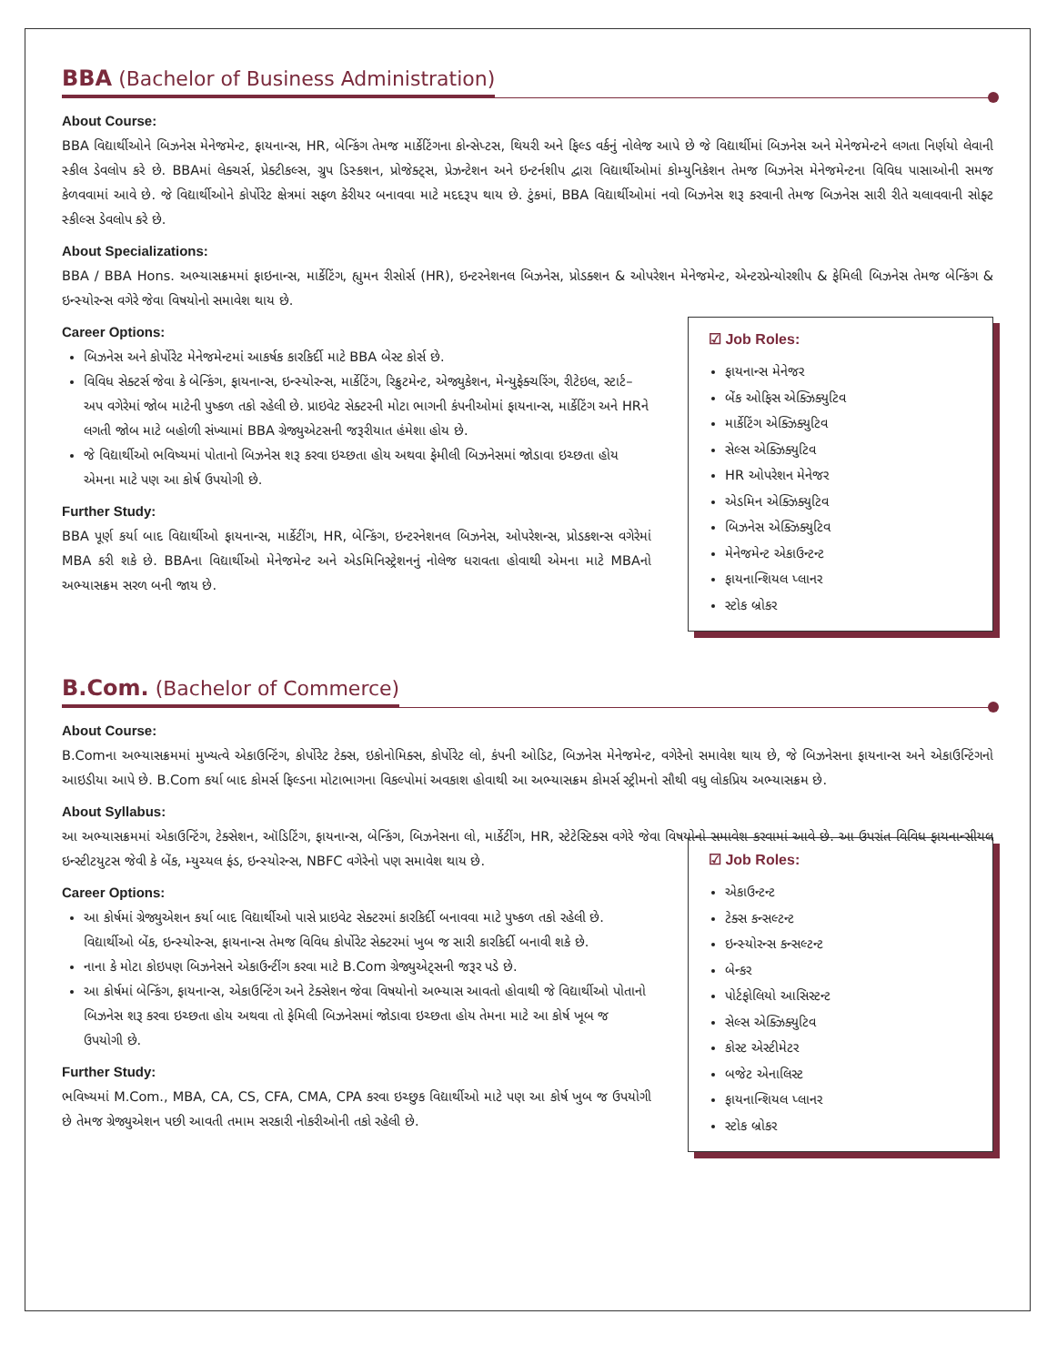BBA (Bachelor of Business Administration)
About Course:
BBA વિદ્યાર્થીઓને બિઝનેસ મેનેજમેન્ટ, ફાયનાન્સ, HR, બેન્કિંગ તેમજ માર્કેટિંગના કોન્સેપ્ટસ, થિયરી અને ફિલ્ડ વર્કનું નોલેજ આપે છે જે વિદ્યાર્થીમાં બિઝનેસ અને મેનેજમેન્ટને લગતા નિર્ણયો લેવાની સ્કીલ ડેવલોપ કરે છે. BBAમાં લેક્ચર્સ, પ્રેક્ટીકલ્સ, ગ્રુપ ડિસ્કશન, પ્રોજેક્ટ્સ, પ્રેઝન્ટેશન અને ઇન્ટર્નશીપ દ્વારા વિદ્યાર્થીઓમાં કોમ્યુનિકેશન તેમજ બિઝનેસ મેનેજમેન્ટના વિવિધ પાસાઓની સમજ કેળવવામાં આવે છે. જે વિદ્યાર્થીઓને કોર્પોરેટ ક્ષેત્રમાં સફળ કેરીયર બનાવવા માટે મદદરૂપ થાય છે. ટુંકમાં, BBA વિદ્યાર્થીઓમાં નવો બિઝનેસ શરૂ કરવાની તેમજ બિઝનેસ સારી રીતે ચલાવવાની સોફ્ટ સ્કીલ્સ ડેવલોપ કરે છે.
About Specializations:
BBA / BBA Hons. અભ્યાસક્રમમાં ફાઇનાન્સ, માર્કેટિંગ, હ્યુમન રીસોર્સ (HR), ઇન્ટરનેશનલ બિઝનેસ, પ્રોડક્શન & ઓપરેશન મેનેજમેન્ટ, એન્ટરપ્રેન્યોરશીપ & ફેમિલી બિઝનેસ તેમજ બેન્કિંગ & ઇન્સ્યોરન્સ વગેરે જેવા વિષયોનો સમાવેશ થાય છે.
Career Options:
બિઝનેસ અને કોર્પોરેટ મેનેજમેન્ટમાં આકર્ષક કારકિર્દી માટે BBA બેસ્ટ કોર્સ છે.
વિવિધ સેક્ટર્સ જેવા કે બેન્કિંગ, ફાયનાન્સ, ઇન્સ્યોરન્સ, માર્કેટિંગ, રિક્રુટમેન્ટ, એજ્યુકેશન, મેન્યુફેક્ચરિંગ, રીટેઇલ, સ્ટાર્ટ–અપ વગેરેમાં જોબ માટેની પુષ્કળ તકો રહેલી છે. પ્રાઇવેટ સેક્ટરની મોટા ભાગની કંપનીઓમાં ફાયનાન્સ, માર્કેટિંગ અને HRને લગતી જોબ માટે બહોળી સંખ્યામાં BBA ગ્રેજ્યુએટસની જરૂરીયાત હંમેશા હોય છે.
જે વિદ્યાર્થીઓ ભવિષ્યમાં પોતાનો બિઝનેસ શરૂ કરવા ઇચ્છતા હોય અથવા ફેમીલી બિઝનેસમાં જોડાવા ઇચ્છતા હોય એમના માટે પણ આ કોર્ષ ઉપયોગી છે.
Further Study:
BBA પૂર્ણ કર્યા બાદ વિદ્યાર્થીઓ ફાયનાન્સ, માર્કેટીંગ, HR, બેન્કિંગ, ઇન્ટરનેશનલ બિઝનેસ, ઓપરેશન્સ, પ્રોડકશન્સ વગેરેમાં MBA કરી શકે છે. BBAના વિદ્યાર્થીઓ મેનેજમેન્ટ અને એડમિનિસ્ટ્રેશનનું નોલેજ ધરાવતા હોવાથી એમના માટે MBAનો અભ્યાસક્રમ સરળ બની જાય છે.
☑ Job Roles:
ફાયનાન્સ મેનેજર
બેંક ઓફિસ એક્ઝિક્યુટિવ
માર્કેટિંગ એક્ઝિક્યુટિવ
સેલ્સ એક્ઝિક્યુટિવ
HR ઓપરેશન મેનેજર
એડમિન એક્ઝિક્યુટિવ
બિઝનેસ એક્ઝિક્યુટિવ
મેનેજમેન્ટ એકાઉન્ટન્ટ
ફાયનાન્શિયલ પ્લાનર
સ્ટોક બ્રોકર
B.Com. (Bachelor of Commerce)
About Course:
B.Comના અભ્યાસક્રમમાં મુખ્યત્વે એકાઉન્ટિંગ, કોર્પોરેટ ટેક્સ, ઇકોનોમિક્સ, કોર્પોરેટ લો, કંપની ઓડિટ, બિઝનેસ મેનેજમેન્ટ, વગેરેનો સમાવેશ થાય છે, જે બિઝનેસના ફાયનાન્સ અને એકાઉન્ટિંગનો આઇડીયા આપે છે. B.Com કર્યા બાદ કોમર્સ ફિલ્ડના મોટાભાગના વિકલ્પોમાં અવકાશ હોવાથી આ અભ્યાસક્રમ કોમર્સ સ્ટ્રીમનો સૌથી વધુ લોકપ્રિય અભ્યાસક્રમ છે.
About Syllabus:
આ અભ્યાસક્રમમાં એકાઉન્ટિંગ, ટેક્સેશન, ઑડિટિંગ, ફાયનાન્સ, બેન્કિંગ, બિઝનેસના લો, માર્કેટીંગ, HR, સ્ટેટેસ્ટિક્સ વગેરે જેવા વિષયોનો સમાવેશ કરવામાં આવે છે. આ ઉપરાંત વિવિધ ફાયનાન્સીયલ ઇન્સ્ટીટયુટસ જેવી કે બેંક, મ્યુચ્યલ ફંડ, ઇન્સ્યોરન્સ, NBFC વગેરેનો પણ સમાવેશ થાય છે.
Career Options:
આ કોર્ષમાં ગ્રેજ્યુએશન કર્યા બાદ વિદ્યાર્થીઓ પાસે પ્રાઇવેટ સેક્ટરમાં કારકિર્દી બનાવવા માટે પુષ્કળ તકો રહેલી છે. વિદ્યાર્થીઓ બેંક, ઇન્સ્યોરન્સ, ફાયનાન્સ તેમજ વિવિધ કોર્પોરેટ સેક્ટરમાં ખુબ જ સારી કારકિર્દી બનાવી શકે છે.
નાના કે મોટા કોઇપણ બિઝનેસને એકાઉન્ટીંગ કરવા માટે B.Com ગ્રેજ્યુએટ્સની જરૂર પડે છે.
આ કોર્ષમાં બેન્કિંગ, ફાયનાન્સ, એકાઉન્ટિંગ અને ટેક્સેશન જેવા વિષયોનો અભ્યાસ આવતો હોવાથી જે વિદ્યાર્થીઓ પોતાનો બિઝનેસ શરૂ કરવા ઇચ્છતા હોય અથવા તો ફેમિલી બિઝનેસમાં જોડાવા ઇચ્છતા હોય તેમના માટે આ કોર્ષ ખૂબ જ ઉપયોગી છે.
Further Study:
ભવિષ્યમાં M.Com., MBA, CA, CS, CFA, CMA, CPA કરવા ઇચ્છુક વિદ્યાર્થીઓ માટે પણ આ કોર્ષ ખુબ જ ઉપયોગી છે તેમજ ગ્રેજ્યુએશન પછી આવતી તમામ સરકારી નોકરીઓની તકો રહેલી છે.
☑ Job Roles:
એકાઉન્ટન્ટ
ટેક્સ કન્સલ્ટન્ટ
ઇન્સ્યોરન્સ કન્સલ્ટન્ટ
બેન્કર
પોર્ટફોલિયો આસિસ્ટન્ટ
સેલ્સ એક્ઝિક્યુટિવ
કોસ્ટ એસ્ટીમેટર
બજેટ એનાલિસ્ટ
ફાયનાન્શિયલ પ્લાનર
સ્ટોક બ્રોકર